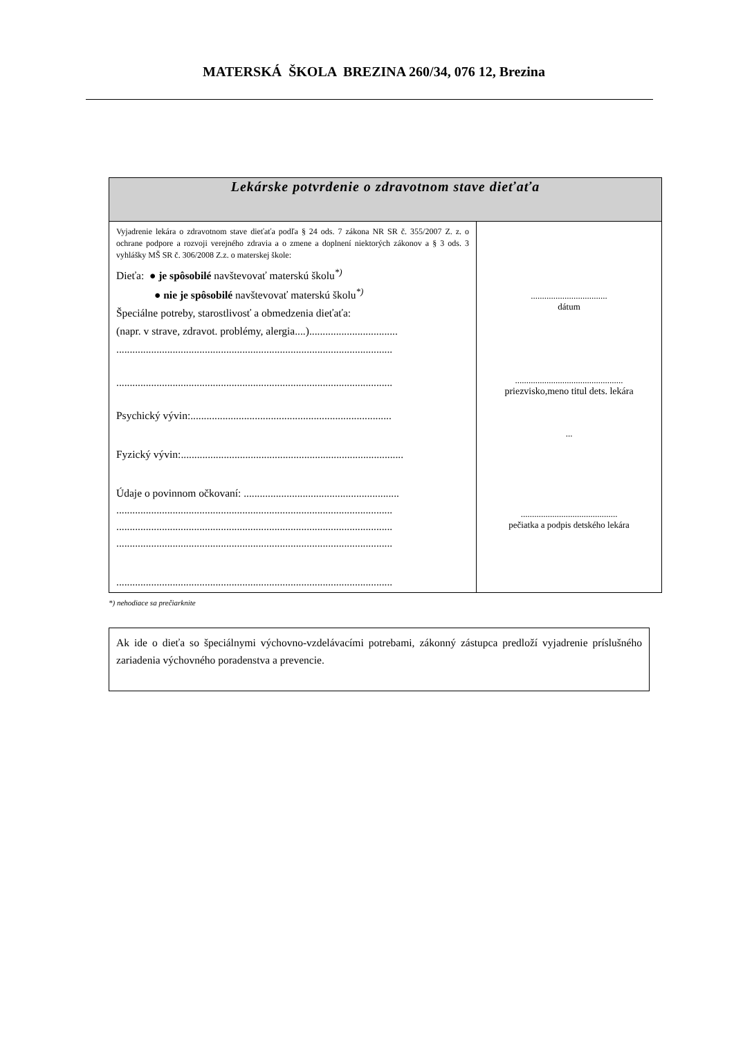MATERSKÁ ŠKOLA BREZINA 260/34, 076 12, Brezina
| Lekárske potvrdenie o zdravotnom stave dieťaťa | |
| --- | --- |
| Vyjadrenie lekára o zdravotnom stave dieťaťa podľa § 24 ods. 7 zákona NR SR č. 355/2007 Z. z. o ochrane podpore a rozvoji verejného zdravia a o zmene a doplnení niektorých zákonov a § 3 ods. 3 vyhlášky MŠ SR č. 306/2008 Z.z. o materskej škole: Dieťa: ● je spôsobilé navštevovať materskú školu<sup>*)</sup> ● nie je spôsobilé navštevovať materskú školu<sup>*)</sup> Špeciálne potreby, starostlivosť a obmedzenia dieťaťa: (napr. v strave, zdravot. problémy, alergia....)................................. ....................................................................................................... ....................................................................................................... Psychický vývin:........................................................................... Fyzický vývin:................................................................................... Údaje o povinnom očkovaní: .......................................................... ....................................................................................................... ....................................................................................................... ....................................................................................................... ....................................................................................................... | .................................. dátum ................................................ priezvisko,meno titul dets. lekára ... ........................................... pečiatka a podpis detského lekára |
*) nehodiace sa prečiarknite
Ak ide o dieťa so špeciálnymi výchovno-vzdelávacími potrebami, zákonný zástupca predloží vyjadrenie príslušného zariadenia výchovného poradenstva a prevencie.